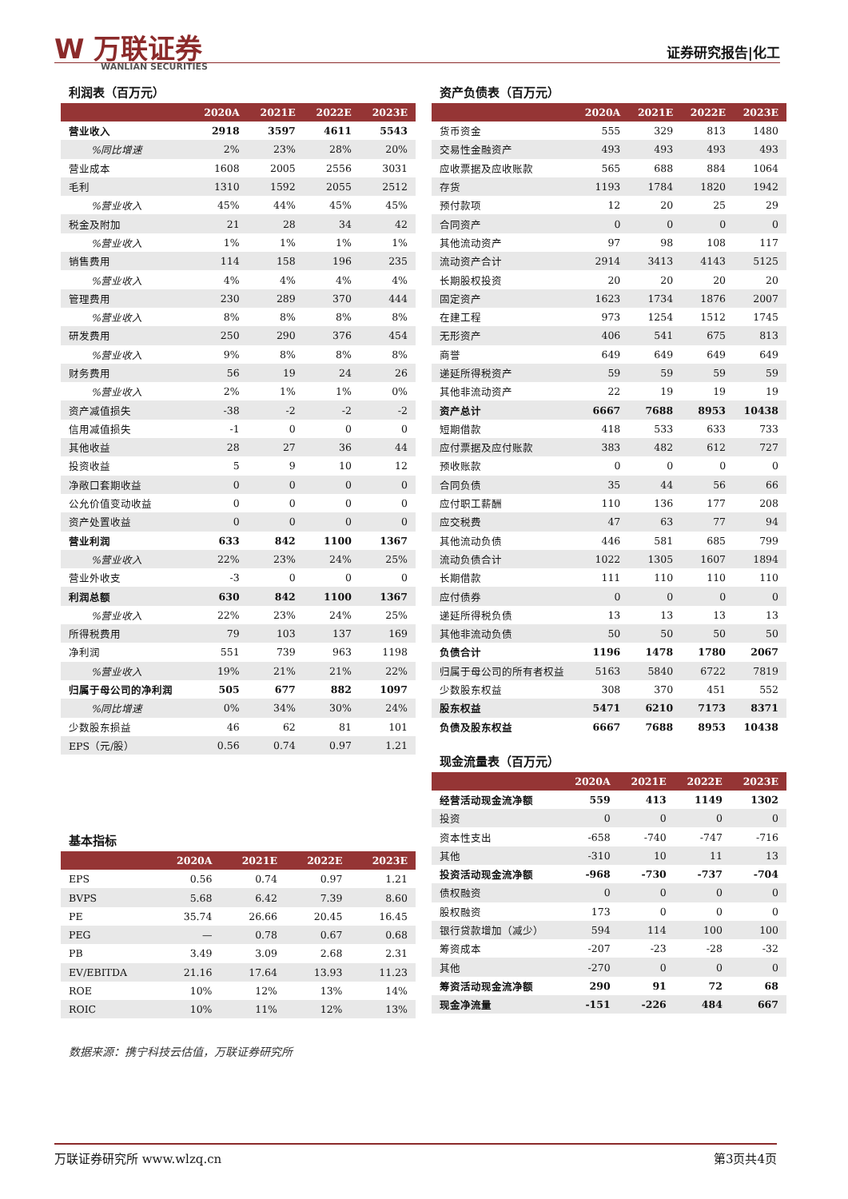W 万联证券
WANLIAN SECURITIES
证券研究报告|化工
利润表（百万元）
| | 2020A | 2021E | 2022E | 2023E |
| --- | --- | --- | --- | --- |
| 营业收入 | 2918 | 3597 | 4611 | 5543 |
| %同比增速 | 2% | 23% | 28% | 20% |
| 营业成本 | 1608 | 2005 | 2556 | 3031 |
| 毛利 | 1310 | 1592 | 2055 | 2512 |
| %营业收入 | 45% | 44% | 45% | 45% |
| 税金及附加 | 21 | 28 | 34 | 42 |
| %营业收入 | 1% | 1% | 1% | 1% |
| 销售费用 | 114 | 158 | 196 | 235 |
| %营业收入 | 4% | 4% | 4% | 4% |
| 管理费用 | 230 | 289 | 370 | 444 |
| %营业收入 | 8% | 8% | 8% | 8% |
| 研发费用 | 250 | 290 | 376 | 454 |
| %营业收入 | 9% | 8% | 8% | 8% |
| 财务费用 | 56 | 19 | 24 | 26 |
| %营业收入 | 2% | 1% | 1% | 0% |
| 资产减值损失 | -38 | -2 | -2 | -2 |
| 信用减值损失 | -1 | 0 | 0 | 0 |
| 其他收益 | 28 | 27 | 36 | 44 |
| 投资收益 | 5 | 9 | 10 | 12 |
| 净敞口套期收益 | 0 | 0 | 0 | 0 |
| 公允价值变动收益 | 0 | 0 | 0 | 0 |
| 资产处置收益 | 0 | 0 | 0 | 0 |
| 营业利润 | 633 | 842 | 1100 | 1367 |
| %营业收入 | 22% | 23% | 24% | 25% |
| 营业外收支 | -3 | 0 | 0 | 0 |
| 利润总额 | 630 | 842 | 1100 | 1367 |
| %营业收入 | 22% | 23% | 24% | 25% |
| 所得税费用 | 79 | 103 | 137 | 169 |
| 净利润 | 551 | 739 | 963 | 1198 |
| %营业收入 | 19% | 21% | 21% | 22% |
| 归属于母公司的净利润 | 505 | 677 | 882 | 1097 |
| %同比增速 | 0% | 34% | 30% | 24% |
| 少数股东损益 | 46 | 62 | 81 | 101 |
| EPS（元/股） | 0.56 | 0.74 | 0.97 | 1.21 |
基本指标
| | 2020A | 2021E | 2022E | 2023E |
| --- | --- | --- | --- | --- |
| EPS | 0.56 | 0.74 | 0.97 | 1.21 |
| BVPS | 5.68 | 6.42 | 7.39 | 8.60 |
| PE | 35.74 | 26.66 | 20.45 | 16.45 |
| PEG | — | 0.78 | 0.67 | 0.68 |
| PB | 3.49 | 3.09 | 2.68 | 2.31 |
| EV/EBITDA | 21.16 | 17.64 | 13.93 | 11.23 |
| ROE | 10% | 12% | 13% | 14% |
| ROIC | 10% | 11% | 12% | 13% |
资产负债表（百万元）
| | 2020A | 2021E | 2022E | 2023E |
| --- | --- | --- | --- | --- |
| 货币资金 | 555 | 329 | 813 | 1480 |
| 交易性金融资产 | 493 | 493 | 493 | 493 |
| 应收票据及应收账款 | 565 | 688 | 884 | 1064 |
| 存货 | 1193 | 1784 | 1820 | 1942 |
| 预付款项 | 12 | 20 | 25 | 29 |
| 合同资产 | 0 | 0 | 0 | 0 |
| 其他流动资产 | 97 | 98 | 108 | 117 |
| 流动资产合计 | 2914 | 3413 | 4143 | 5125 |
| 长期股权投资 | 20 | 20 | 20 | 20 |
| 固定资产 | 1623 | 1734 | 1876 | 2007 |
| 在建工程 | 973 | 1254 | 1512 | 1745 |
| 无形资产 | 406 | 541 | 675 | 813 |
| 商誉 | 649 | 649 | 649 | 649 |
| 递延所得税资产 | 59 | 59 | 59 | 59 |
| 其他非流动资产 | 22 | 19 | 19 | 19 |
| 资产总计 | 6667 | 7688 | 8953 | 10438 |
| 短期借款 | 418 | 533 | 633 | 733 |
| 应付票据及应付账款 | 383 | 482 | 612 | 727 |
| 预收账款 | 0 | 0 | 0 | 0 |
| 合同负债 | 35 | 44 | 56 | 66 |
| 应付职工薪酬 | 110 | 136 | 177 | 208 |
| 应交税费 | 47 | 63 | 77 | 94 |
| 其他流动负债 | 446 | 581 | 685 | 799 |
| 流动负债合计 | 1022 | 1305 | 1607 | 1894 |
| 长期借款 | 111 | 110 | 110 | 110 |
| 应付债券 | 0 | 0 | 0 | 0 |
| 递延所得税负债 | 13 | 13 | 13 | 13 |
| 其他非流动负债 | 50 | 50 | 50 | 50 |
| 负债合计 | 1196 | 1478 | 1780 | 2067 |
| 归属于母公司的所有者权益 | 5163 | 5840 | 6722 | 7819 |
| 少数股东权益 | 308 | 370 | 451 | 552 |
| 股东权益 | 5471 | 6210 | 7173 | 8371 |
| 负债及股东权益 | 6667 | 7688 | 8953 | 10438 |
现金流量表（百万元）
| | 2020A | 2021E | 2022E | 2023E |
| --- | --- | --- | --- | --- |
| 经营活动现金流净额 | 559 | 413 | 1149 | 1302 |
| 投资 | 0 | 0 | 0 | 0 |
| 资本性支出 | -658 | -740 | -747 | -716 |
| 其他 | -310 | 10 | 11 | 13 |
| 投资活动现金流净额 | -968 | -730 | -737 | -704 |
| 债权融资 | 0 | 0 | 0 | 0 |
| 股权融资 | 173 | 0 | 0 | 0 |
| 银行贷款增加（减少） | 594 | 114 | 100 | 100 |
| 筹资成本 | -207 | -23 | -28 | -32 |
| 其他 | -270 | 0 | 0 | 0 |
| 筹资活动现金流净额 | 290 | 91 | 72 | 68 |
| 现金净流量 | -151 | -226 | 484 | 667 |
数据来源：携宁科技云估值，万联证券研究所
万联证券研究所 www.wlzq.cn 第3页共4页